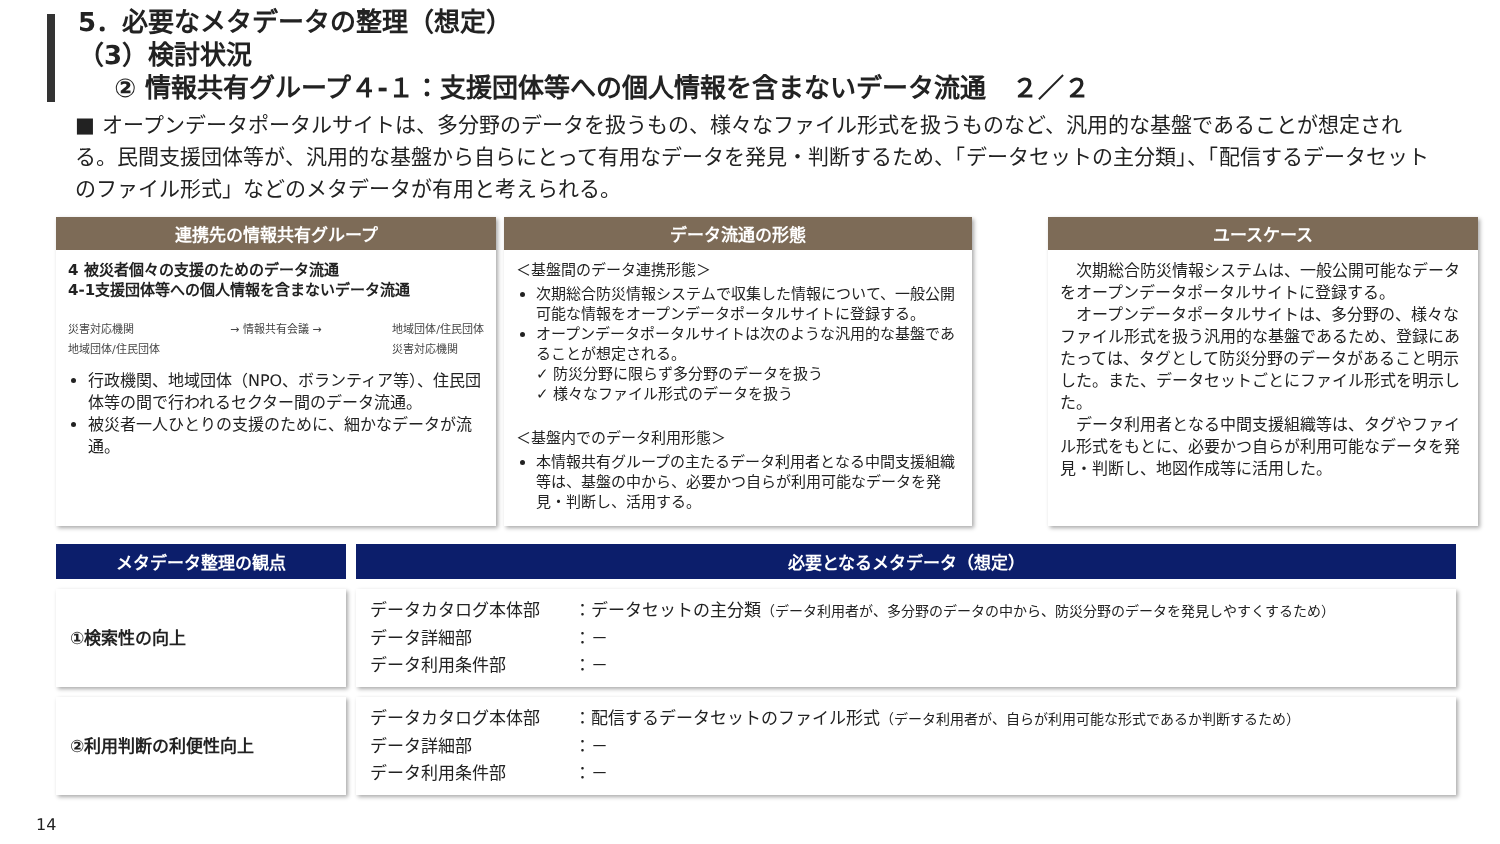5．必要なメタデータの整理（想定）
（3）検討状況
② 情報共有グループ４-１：支援団体等への個人情報を含まないデータ流通　２／２
■ オープンデータポータルサイトは、多分野のデータを扱うもの、様々なファイル形式を扱うものなど、汎用的な基盤であることが想定される。民間支援団体等が、汎用的な基盤から自らにとって有用なデータを発見・判断するため、「データセットの主分類」、「配信するデータセットのファイル形式」などのメタデータが有用と考えられる。
連携先の情報共有グループ
4 被災者個々の支援のためのデータ流通
4-1支援団体等への個人情報を含まないデータ流通
災害対応機関
地域団体/住民団体 → 情報共有会議 → 地域団体/住民団体
災害対応機関
行政機関、地域団体（NPO、ボランティア等）、住民団体等の間で行われるセクター間のデータ流通。
被災者一人ひとりの支援のために、細かなデータが流通。
データ流通の形態
＜基盤間のデータ連携形態＞
次期総合防災情報システムで収集した情報について、一般公開可能な情報をオープンデータポータルサイトに登録する。
オープンデータポータルサイトは次のような汎用的な基盤であることが想定される。
✓ 防災分野に限らず多分野のデータを扱う
✓ 様々なファイル形式のデータを扱う
＜基盤内でのデータ利用形態＞
本情報共有グループの主たるデータ利用者となる中間支援組織等は、基盤の中から、必要かつ自らが利用可能なデータを発見・判断し、活用する。
ユースケース
　次期総合防災情報システムは、一般公開可能なデータをオープンデータポータルサイトに登録する。
　オープンデータポータルサイトは、多分野の、様々なファイル形式を扱う汎用的な基盤であるため、登録にあたっては、タグとして防災分野のデータがあること明示した。また、データセットごとにファイル形式を明示した。
　データ利用者となる中間支援組織等は、タグやファイル形式をもとに、必要かつ自らが利用可能なデータを発見・判断し、地図作成等に活用した。
| メタデータ整理の観点 | 必要となるメタデータ（想定） |
| --- | --- |
| ①検索性の向上 | データカタログ本体部 ：データセットの主分類 （データ利用者が、多分野のデータの中から、防災分野のデータを発見しやすくするため） データ詳細部 ：－ データ利用条件部 ：－ |
| ②利用判断の利便性向上 | データカタログ本体部 ：配信するデータセットのファイル形式 （データ利用者が、自らが利用可能な形式であるか判断するため） データ詳細部 ：－ データ利用条件部 ：－ |
14